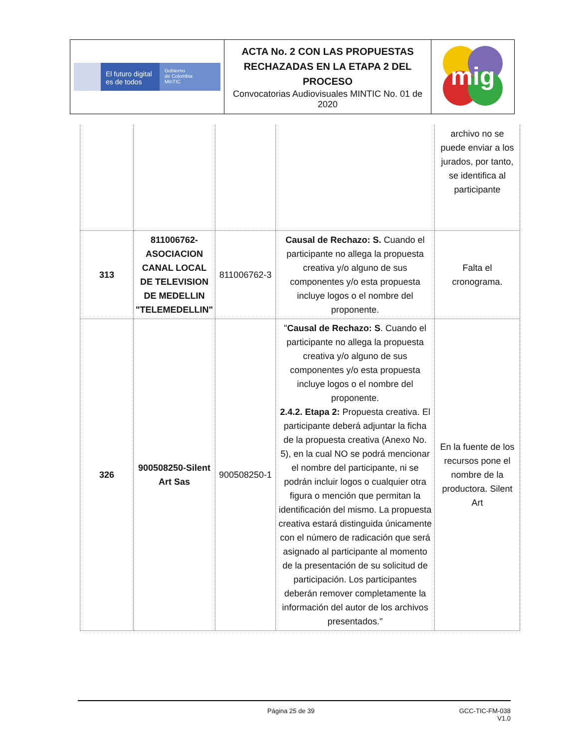| El futuro digital es de todos Gobierno de Colombia MinTIC | ACTA No. 2 CON LAS PROPUESTAS RECHAZADAS EN LA ETAPA 2 DEL PROCESO Convocatorias Audiovisuales MINTIC No. 01 de 2020 | mig |
| | | | | archivo no se puede enviar a los jurados, por tanto, se identifica al participante |
| 313 | 811006762-ASOCIACION CANAL LOCAL DE TELEVISION DE MEDELLIN "TELEMEDELLIN" | 811006762-3 | Causal de Rechazo: S. Cuando el participante no allega la propuesta creativa y/o alguno de sus componentes y/o esta propuesta incluye logos o el nombre del proponente. | Falta el cronograma. |
| 326 | 900508250-Silent Art Sas | 900508250-1 | " Causal de Rechazo: S . Cuando el participante no allega la propuesta creativa y/o alguno de sus componentes y/o esta propuesta incluye logos o el nombre del proponente. 2.4.2. Etapa 2: Propuesta creativa. El participante deberá adjuntar la ficha de la propuesta creativa (Anexo No. 5), en la cual NO se podrá mencionar el nombre del participante, ni se podrán incluir logos o cualquier otra figura o mención que permitan la identificación del mismo. La propuesta creativa estará distinguida únicamente con el número de radicación que será asignado al participante al momento de la presentación de su solicitud de participación. Los participantes deberán remover completamente la información del autor de los archivos presentados." | En la fuente de los recursos pone el nombre de la productora. Silent Art |
Página 25 de 39 GCC-TIC-FM-038
V1.0